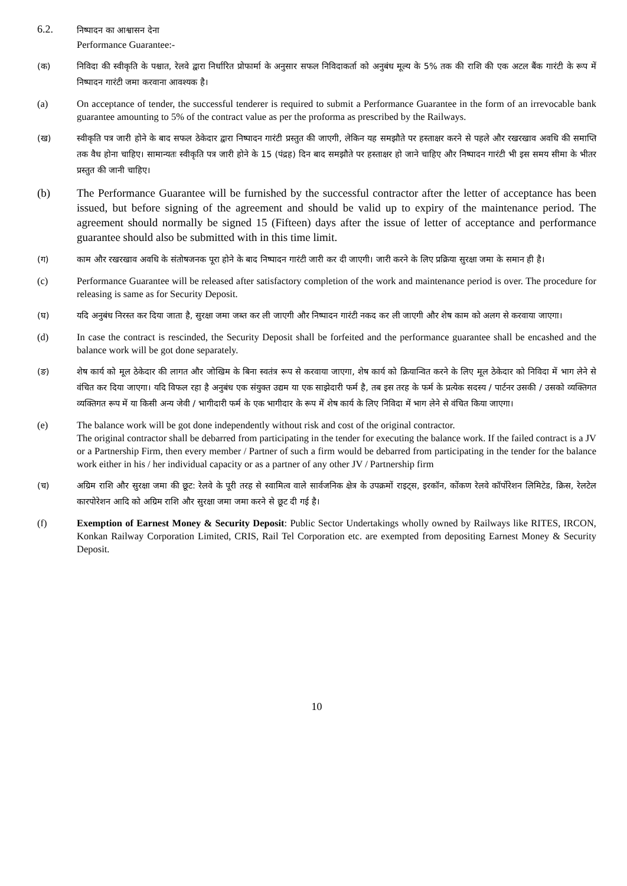6.2.
निष्पादन का आश्वासन देना
Performance Guarantee:-
(क) निविदा की स्वीकृति के पश्चात, रेलवे द्वारा निर्धारित प्रोफार्मा के अनुसार सफल निविदाकर्ता को अनुबंध मूल्य के 5% तक की राशि की एक अटल बैंक गारंटी के रूप में निष्पादन गारंटी जमा करवाना आवश्यक है।
(a) On acceptance of tender, the successful tenderer is required to submit a Performance Guarantee in the form of an irrevocable bank guarantee amounting to 5% of the contract value as per the proforma as prescribed by the Railways.
(ख) स्वीकृति पत्र जारी होने के बाद सफल ठेकेदार द्वारा निष्पादन गारंटी प्रस्तुत की जाएगी, लेकिन यह समझौते पर हस्ताक्षर करने से पहले और रखरखाव अवधि की समाप्ति तक वैध होना चाहिए। सामान्यतः स्वीकृति पत्र जारी होने के 15 (पंद्रह) दिन बाद समझौते पर हस्ताक्षर हो जाने चाहिए और निष्पादन गारंटी भी इस समय सीमा के भीतर प्रस्तुत की जानी चाहिए।
(b) The Performance Guarantee will be furnished by the successful contractor after the letter of acceptance has been issued, but before signing of the agreement and should be valid up to expiry of the maintenance period. The agreement should normally be signed 15 (Fifteen) days after the issue of letter of acceptance and performance guarantee should also be submitted with in this time limit.
(ग) काम और रखरखाव अवधि के संतोषजनक पूरा होने के बाद निष्पादन गारंटी जारी कर दी जाएगी। जारी करने के लिए प्रक्रिया सुरक्षा जमा के समान ही है।
(c) Performance Guarantee will be released after satisfactory completion of the work and maintenance period is over. The procedure for releasing is same as for Security Deposit.
(घ) यदि अनुबंध निरस्त कर दिया जाता है, सुरक्षा जमा जब्त कर ली जाएगी और निष्पादन गारंटी नकद कर ली जाएगी और शेष काम को अलग से करवाया जाएगा।
(d) In case the contract is rescinded, the Security Deposit shall be forfeited and the performance guarantee shall be encashed and the balance work will be got done separately.
(ङ) शेष कार्य को मूल ठेकेदार की लागत और जोखिम के बिना स्वतंत्र रूप से करवाया जाएगा, शेष कार्य को क्रियान्वित करने के लिए मूल ठेकेदार को निविदा में भाग लेने से वंचित कर दिया जाएगा। यदि विफल रहा है अनुबंध एक संयुक्त उद्यम या एक साझेदारी फर्म है, तब इस तरह के फर्म के प्रत्येक सदस्य / पार्टनर उसकी / उसको व्यक्तिगत व्यक्तिगत रूप में या किसी अन्य जेवी / भागीदारी फर्म के एक भागीदार के रूप में शेष कार्य के लिए निविदा में भाग लेने से वंचित किया जाएगा।
(e) The balance work will be got done independently without risk and cost of the original contractor.
The original contractor shall be debarred from participating in the tender for executing the balance work. If the failed contract is a JV or a Partnership Firm, then every member / Partner of such a firm would be debarred from participating in the tender for the balance work either in his / her individual capacity or as a partner of any other JV / Partnership firm
(च) अग्रिम राशि और सुरक्षा जमा की छूट: रेलवे के पूरी तरह से स्वामित्व वाले सार्वजनिक क्षेत्र के उपक्रमों राइट्स, इरकॉन, कोंकण रेलवे कॉर्पोरेशन लिमिटेड, क्रिस, रेलटेल कारपोरेशन आदि को अग्रिम राशि और सुरक्षा जमा जमा करने से छूट दी गई है।
(f) Exemption of Earnest Money & Security Deposit: Public Sector Undertakings wholly owned by Railways like RITES, IRCON, Konkan Railway Corporation Limited, CRIS, Rail Tel Corporation etc. are exempted from depositing Earnest Money & Security Deposit.
10